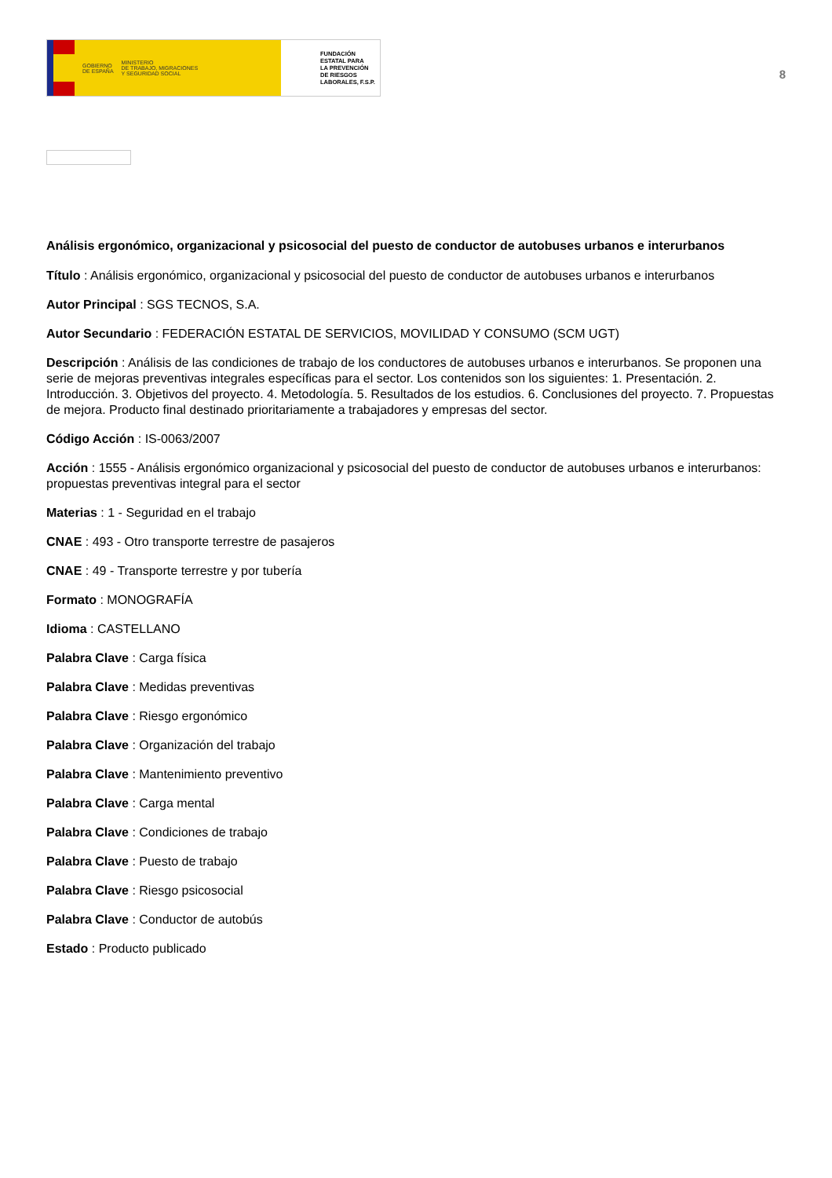GOBIERNO
DE ESPAÑA MINISTERIO
DE TRABAJO, MIGRACIONES
Y SEGURIDAD SOCIAL
FUNDACIÓN
ESTATAL PARA
LA PREVENCIÓN
DE RIESGOS
LABORALES, F.S.P.
8
Análisis ergonómico, organizacional y psicosocial del puesto de conductor de autobuses urbanos e interurbanos
Título : Análisis ergonómico, organizacional y psicosocial del puesto de conductor de autobuses urbanos e interurbanos
Autor Principal : SGS TECNOS, S.A.
Autor Secundario : FEDERACIÓN ESTATAL DE SERVICIOS, MOVILIDAD Y CONSUMO (SCM UGT)
Descripción : Análisis de las condiciones de trabajo de los conductores de autobuses urbanos e interurbanos. Se proponen una serie de mejoras preventivas integrales específicas para el sector. Los contenidos son los siguientes: 1. Presentación. 2. Introducción. 3. Objetivos del proyecto. 4. Metodología. 5. Resultados de los estudios. 6. Conclusiones del proyecto. 7. Propuestas de mejora. Producto final destinado prioritariamente a trabajadores y empresas del sector.
Código Acción : IS-0063/2007
Acción : 1555 - Análisis ergonómico organizacional y psicosocial del puesto de conductor de autobuses urbanos e interurbanos: propuestas preventivas integral para el sector
Materias : 1 - Seguridad en el trabajo
CNAE : 493 - Otro transporte terrestre de pasajeros
CNAE : 49 - Transporte terrestre y por tubería
Formato : MONOGRAFÍA
Idioma : CASTELLANO
Palabra Clave : Carga física
Palabra Clave : Medidas preventivas
Palabra Clave : Riesgo ergonómico
Palabra Clave : Organización del trabajo
Palabra Clave : Mantenimiento preventivo
Palabra Clave : Carga mental
Palabra Clave : Condiciones de trabajo
Palabra Clave : Puesto de trabajo
Palabra Clave : Riesgo psicosocial
Palabra Clave : Conductor de autobús
Estado : Producto publicado